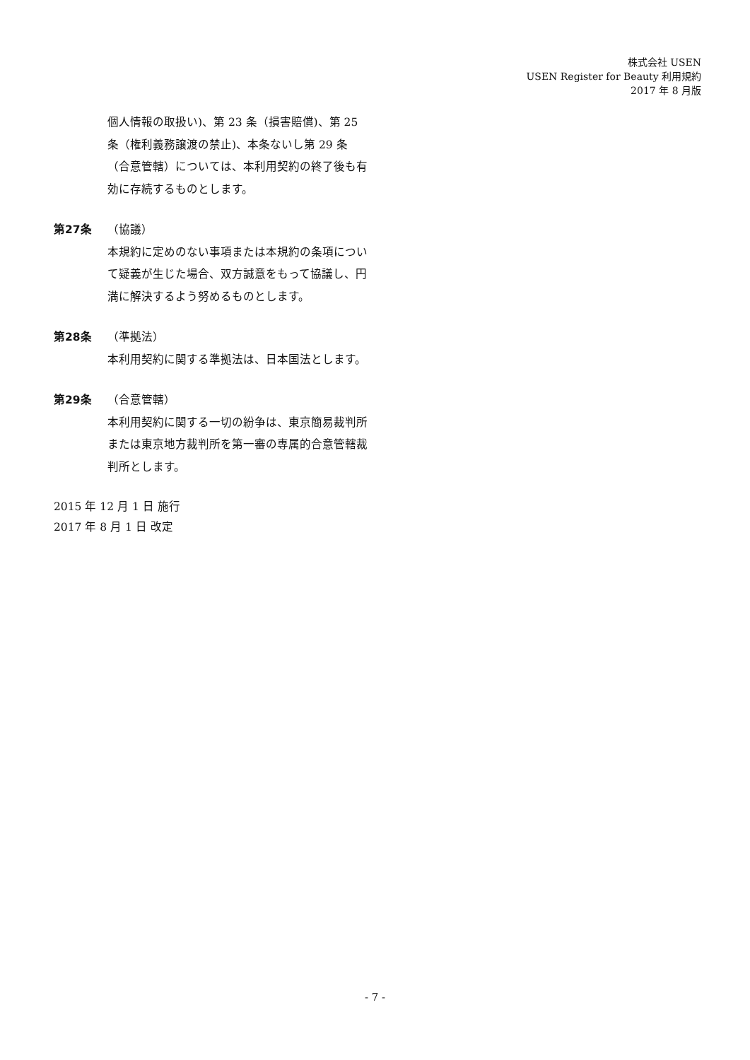株式会社 USEN
USEN Register for Beauty 利用規約
2017 年 8 月版
個人情報の取扱い)、第 23 条（損害賠償)、第 25 条（権利義務譲渡の禁止)、本条ないし第 29 条（合意管轄）については、本利用契約の終了後も有効に存続するものとします。
第27条 （協議）
本規約に定めのない事項または本規約の条項について疑義が生じた場合、双方誠意をもって協議し、円満に解決するよう努めるものとします。
第28条 （準拠法）
本利用契約に関する準拠法は、日本国法とします。
第29条 （合意管轄）
本利用契約に関する一切の紛争は、東京簡易裁判所または東京地方裁判所を第一審の専属的合意管轄裁判所とします。
2015 年 12 月 1 日 施行
2017 年 8 月 1 日 改定
- 7 -